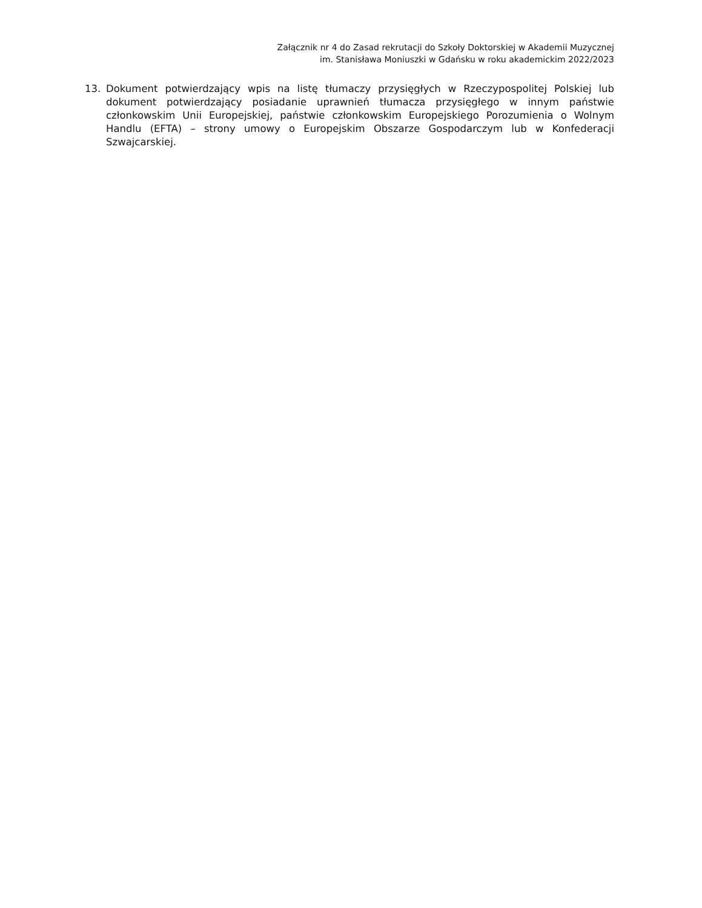Załącznik nr 4 do Zasad rekrutacji do Szkoły Doktorskiej w Akademii Muzycznej
im. Stanisława Moniuszki w Gdańsku w roku akademickim 2022/2023
13. Dokument potwierdzający wpis na listę tłumaczy przysięgłych w Rzeczypospolitej Polskiej lub dokument potwierdzający posiadanie uprawnień tłumacza przysięgłego w innym państwie członkowskim Unii Europejskiej, państwie członkowskim Europejskiego Porozumienia o Wolnym Handlu (EFTA) – strony umowy o Europejskim Obszarze Gospodarczym lub w Konfederacji Szwajcarskiej.